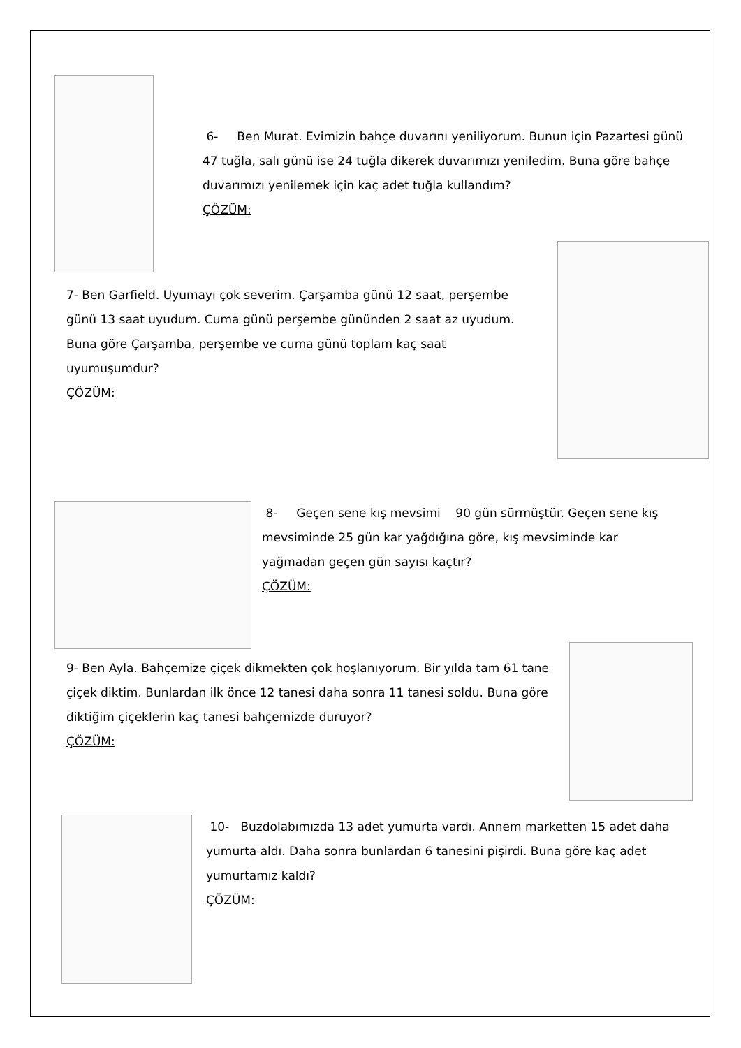6- Ben Murat. Evimizin bahçe duvarını yeniliyorum. Bunun için Pazartesi günü 47 tuğla, salı günü ise 24 tuğla dikerek duvarımızı yeniledim. Buna göre bahçe duvarımızı yenilemek için kaç adet tuğla kullandım?
ÇÖZÜM:
7- Ben Garfield. Uyumayı çok severim. Çarşamba günü 12 saat, perşembe günü 13 saat uyudum. Cuma günü perşembe gününden 2 saat az uyudum. Buna göre Çarşamba, perşembe ve cuma günü toplam kaç saat uyumuşumdur?
ÇÖZÜM:
8- Geçen sene kış mevsimi 90 gün sürmüştür. Geçen sene kış mevsiminde 25 gün kar yağdığına göre, kış mevsiminde kar yağmadan geçen gün sayısı kaçtır?
ÇÖZÜM:
9- Ben Ayla. Bahçemize çiçek dikmekten çok hoşlanıyorum. Bir yılda tam 61 tane çiçek diktim. Bunlardan ilk önce 12 tanesi daha sonra 11 tanesi soldu. Buna göre diktiğim çiçeklerin kaç tanesi bahçemizde duruyor?
ÇÖZÜM:
10- Buzdolabımızda 13 adet yumurta vardı. Annem marketten 15 adet daha yumurta aldı. Daha sonra bunlardan 6 tanesini pişirdi. Buna göre kaç adet yumurtamız kaldı?
ÇÖZÜM: